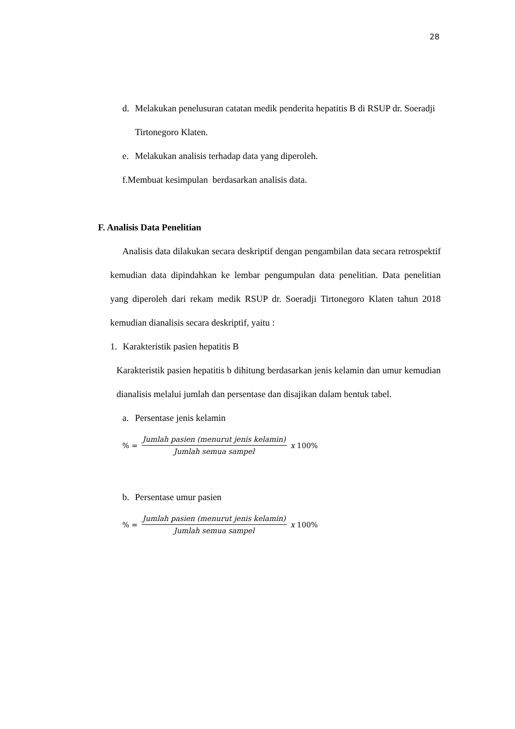28
d. Melakukan penelusuran catatan medik penderita hepatitis B di RSUP dr. Soeradji Tirtonegoro Klaten.
e. Melakukan analisis terhadap data yang diperoleh.
f.Membuat kesimpulan berdasarkan analisis data.
F. Analisis Data Penelitian
Analisis data dilakukan secara deskriptif dengan pengambilan data secara retrospektif kemudian data dipindahkan ke lembar pengumpulan data penelitian. Data penelitian yang diperoleh dari rekam medik RSUP dr. Soeradji Tirtonegoro Klaten tahun 2018 kemudian dianalisis secara deskriptif, yaitu :
1. Karakteristik pasien hepatitis B
Karakteristik pasien hepatitis b dihitung berdasarkan jenis kelamin dan umur kemudian dianalisis melalui jumlah dan persentase dan disajikan dalam bentuk tabel.
a. Persentase jenis kelamin
% = Jumlah pasien (menurut jenis kelamin) Jumlah semua sampel x 100%
b. Persentase umur pasien
% = Jumlah pasien (menurut jenis kelamin) Jumlah semua sampel x 100%